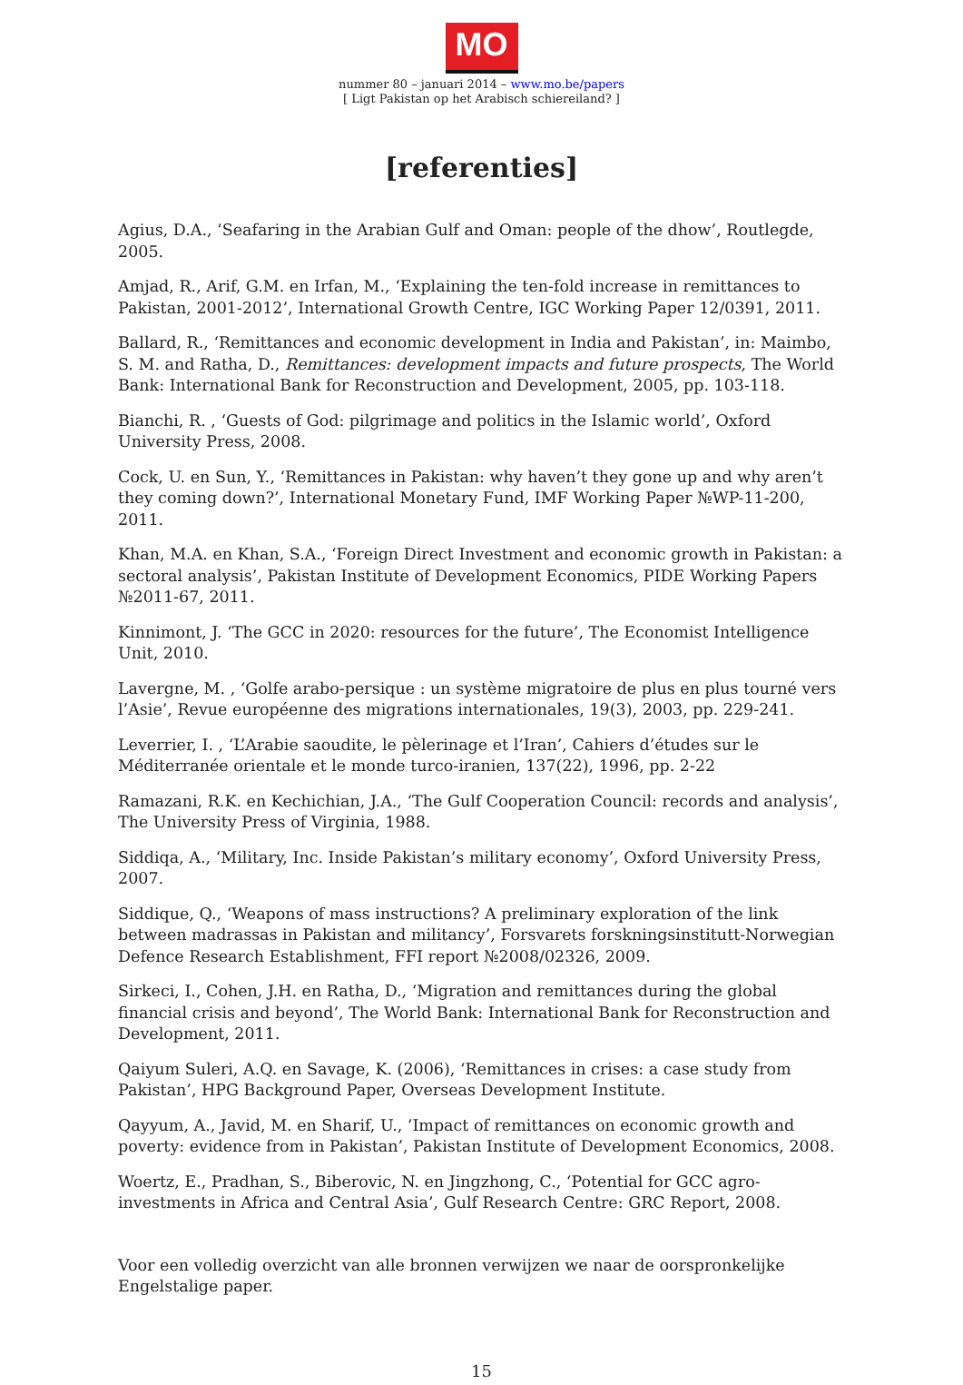MO
nummer 80 – januari 2014 – www.mo.be/papers
[ Ligt Pakistan op het Arabisch schiereiland? ]
[referenties]
Agius, D.A., ‘Seafaring in the Arabian Gulf and Oman: people of the dhow’, Routlegde, 2005.
Amjad, R., Arif, G.M. en Irfan, M., ‘Explaining the ten-fold increase in remittances to Pakistan, 2001-2012’, International Growth Centre, IGC Working Paper 12/0391, 2011.
Ballard, R., ‘Remittances and economic development in India and Pakistan’, in: Maimbo, S. M. and Ratha, D., Remittances: development impacts and future prospects, The World Bank: International Bank for Reconstruction and Development, 2005, pp. 103-118.
Bianchi, R. , ‘Guests of God: pilgrimage and politics in the Islamic world’, Oxford University Press, 2008.
Cock, U. en Sun, Y., ‘Remittances in Pakistan: why haven’t they gone up and why aren’t they coming down?’, International Monetary Fund, IMF Working Paper №WP-11-200, 2011.
Khan, M.A. en Khan, S.A., ‘Foreign Direct Investment and economic growth in Pakistan: a sectoral analysis’, Pakistan Institute of Development Economics, PIDE Working Papers №2011-67, 2011.
Kinnimont, J. ‘The GCC in 2020: resources for the future’, The Economist Intelligence Unit, 2010.
Lavergne, M. , ‘Golfe arabo-persique : un système migratoire de plus en plus tourné vers l’Asie’, Revue européenne des migrations internationales, 19(3), 2003, pp. 229-241.
Leverrier, I. , ‘L’Arabie saoudite, le pèlerinage et l’Iran’, Cahiers d’études sur le Méditerranée orientale et le monde turco-iranien, 137(22), 1996, pp. 2-22
Ramazani, R.K. en Kechichian, J.A., ‘The Gulf Cooperation Council: records and analysis’, The University Press of Virginia, 1988.
Siddiqa, A., ‘Military, Inc. Inside Pakistan’s military economy’, Oxford University Press, 2007.
Siddique, Q., ‘Weapons of mass instructions? A preliminary exploration of the link between madrassas in Pakistan and militancy’, Forsvarets forskningsinstitutt-Norwegian Defence Research Establishment, FFI report №2008/02326, 2009.
Sirkeci, I., Cohen, J.H. en Ratha, D., ‘Migration and remittances during the global financial crisis and beyond’, The World Bank: International Bank for Reconstruction and Development, 2011.
Qaiyum Suleri, A.Q. en Savage, K. (2006), ‘Remittances in crises: a case study from Pakistan’, HPG Background Paper, Overseas Development Institute.
Qayyum, A., Javid, M. en Sharif, U., ‘Impact of remittances on economic growth and poverty: evidence from in Pakistan’, Pakistan Institute of Development Economics, 2008.
Woertz, E., Pradhan, S., Biberovic, N. en Jingzhong, C., ‘Potential for GCC agro-investments in Africa and Central Asia’, Gulf Research Centre: GRC Report, 2008.
Voor een volledig overzicht van alle bronnen verwijzen we naar de oorspronkelijke Engelstalige paper.
15